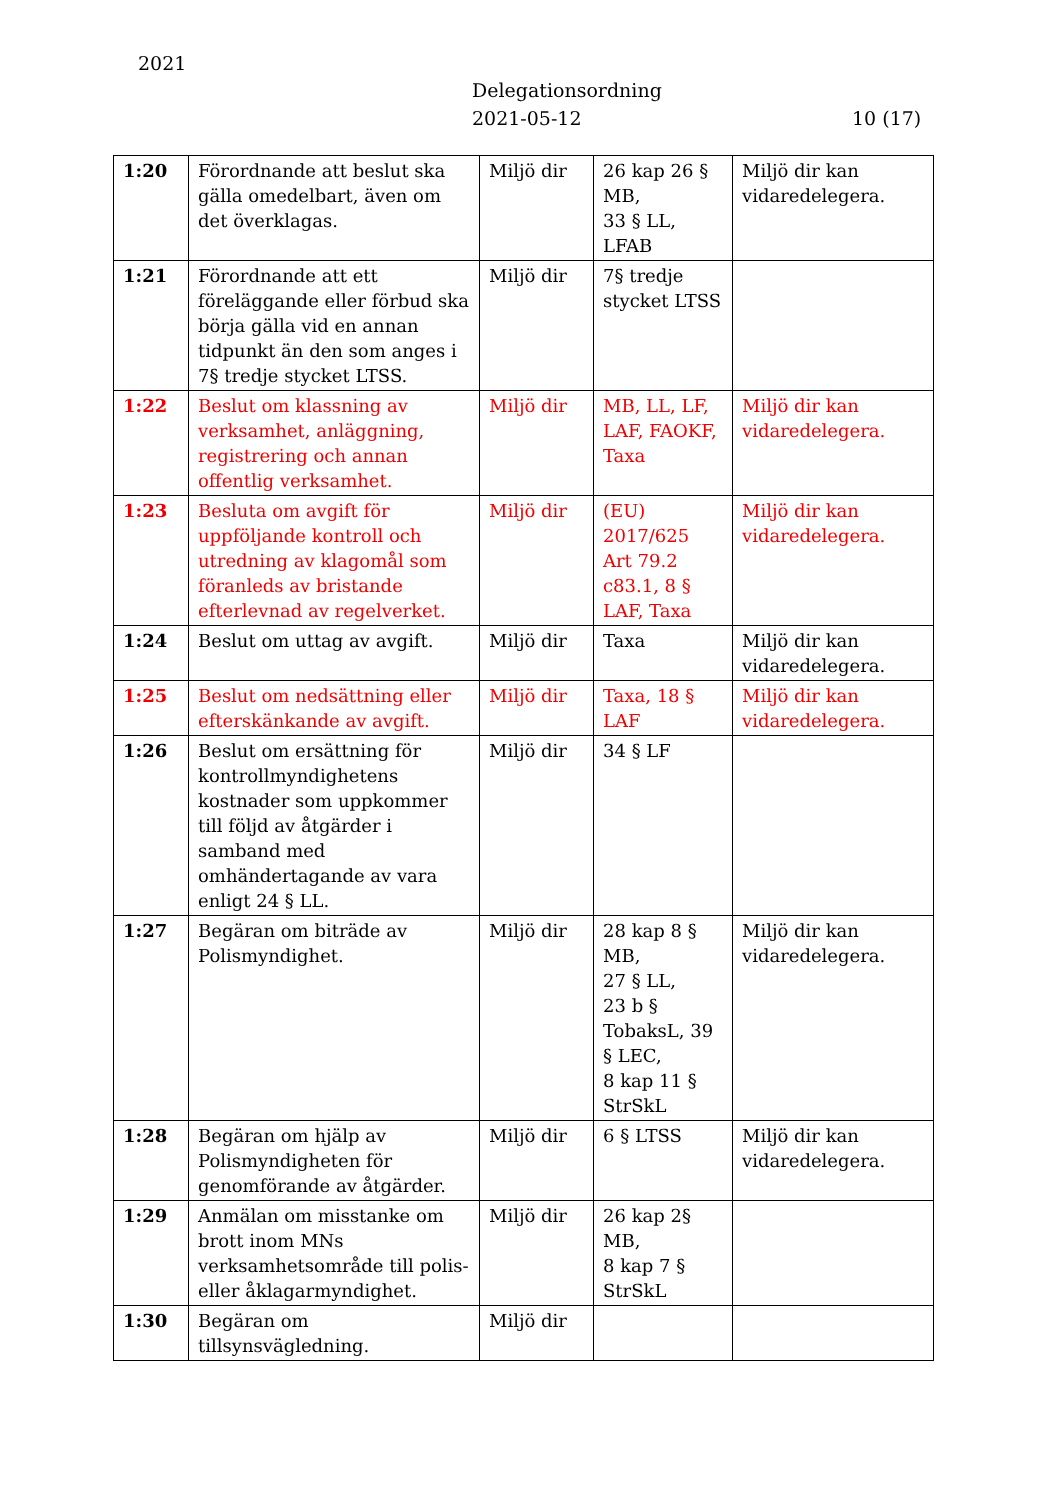2021
Delegationsordning
2021-05-12
10 (17)
| 1:20 | Förordnande att beslut ska gälla omedelbart, även om det överklagas. | Miljö dir | 26 kap 26 § MB, 33 § LL, LFAB | Miljö dir kan vidaredelegera. |
| 1:21 | Förordnande att ett föreläggande eller förbud ska börja gälla vid en annan tidpunkt än den som anges i 7§ tredje stycket LTSS. | Miljö dir | 7§ tredje stycket LTSS | |
| 1:22 | Beslut om klassning av verksamhet, anläggning, registrering och annan offentlig verksamhet. | Miljö dir | MB, LL, LF, LAF, FAOKF, Taxa | Miljö dir kan vidaredelegera. |
| 1:23 | Besluta om avgift för uppföljande kontroll och utredning av klagomål som föranleds av bristande efterlevnad av regelverket. | Miljö dir | (EU) 2017/625 Art 79.2 c83.1, 8 § LAF, Taxa | Miljö dir kan vidaredelegera. |
| 1:24 | Beslut om uttag av avgift. | Miljö dir | Taxa | Miljö dir kan vidaredelegera. |
| 1:25 | Beslut om nedsättning eller efterskänkande av avgift. | Miljö dir | Taxa, 18 § LAF | Miljö dir kan vidaredelegera. |
| 1:26 | Beslut om ersättning för kontrollmyndighetens kostnader som uppkommer till följd av åtgärder i samband med omhändertagande av vara enligt 24 § LL. | Miljö dir | 34 § LF | |
| 1:27 | Begäran om biträde av Polismyndighet. | Miljö dir | 28 kap 8 § MB, 27 § LL, 23 b § TobaksL, 39 § LEC, 8 kap 11 § StrSkL | Miljö dir kan vidaredelegera. |
| 1:28 | Begäran om hjälp av Polismyndigheten för genomförande av åtgärder. | Miljö dir | 6 § LTSS | Miljö dir kan vidaredelegera. |
| 1:29 | Anmälan om misstanke om brott inom MNs verksamhetsområde till polis- eller åklagarmyndighet. | Miljö dir | 26 kap 2§ MB, 8 kap 7 § StrSkL | |
| 1:30 | Begäran om tillsynsvägledning. | Miljö dir | | |